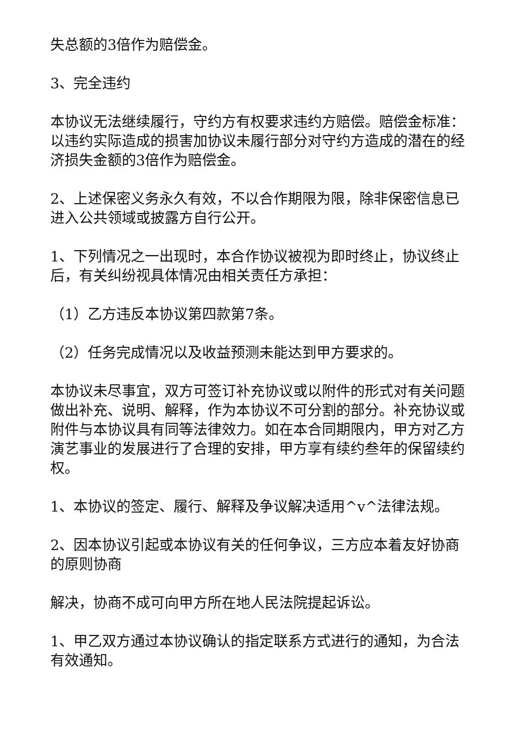失总额的3倍作为赔偿金。
3、完全违约
本协议无法继续履行，守约方有权要求违约方赔偿。赔偿金标准：以违约实际造成的损害加协议未履行部分对守约方造成的潜在的经济损失金额的3倍作为赔偿金。
2、上述保密义务永久有效，不以合作期限为限，除非保密信息已进入公共领域或披露方自行公开。
1、下列情况之一出现时，本合作协议被视为即时终止，协议终止后，有关纠纷视具体情况由相关责任方承担：
（1）乙方违反本协议第四款第7条。
（2）任务完成情况以及收益预测未能达到甲方要求的。
本协议未尽事宜，双方可签订补充协议或以附件的形式对有关问题做出补充、说明、解释，作为本协议不可分割的部分。补充协议或附件与本协议具有同等法律效力。如在本合同期限内，甲方对乙方演艺事业的发展进行了合理的安排，甲方享有续约叁年的保留续约权。
1、本协议的签定、履行、解释及争议解决适用^v^法律法规。
2、因本协议引起或本协议有关的任何争议，三方应本着友好协商的原则协商
解决，协商不成可向甲方所在地人民法院提起诉讼。
1、甲乙双方通过本协议确认的指定联系方式进行的通知，为合法有效通知。